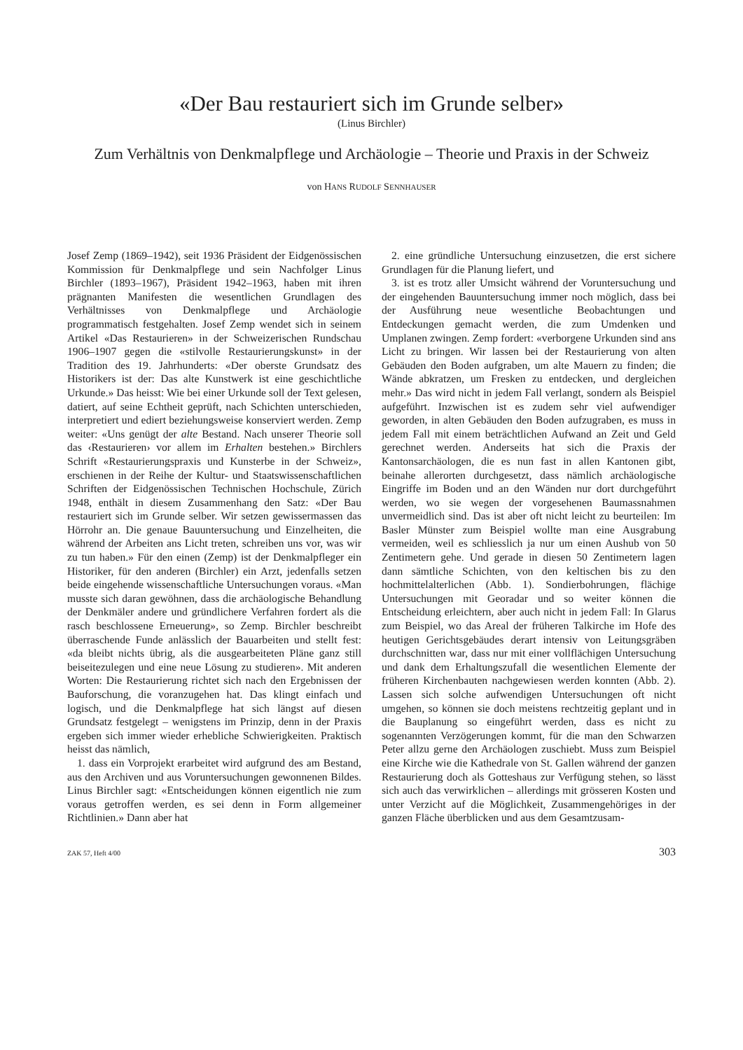«Der Bau restauriert sich im Grunde selber»
(Linus Birchler)
Zum Verhältnis von Denkmalpflege und Archäologie – Theorie und Praxis in der Schweiz
von HANS RUDOLF SENNHAUSER
Josef Zemp (1869–1942), seit 1936 Präsident der Eidgenössischen Kommission für Denkmalpflege und sein Nachfolger Linus Birchler (1893–1967), Präsident 1942–1963, haben mit ihren prägnanten Manifesten die wesentlichen Grundlagen des Verhältnisses von Denkmalpflege und Archäologie programmatisch festgehalten. Josef Zemp wendet sich in seinem Artikel «Das Restaurieren» in der Schweizerischen Rundschau 1906–1907 gegen die «stilvolle Restaurierungskunst» in der Tradition des 19. Jahrhunderts: «Der oberste Grundsatz des Historikers ist der: Das alte Kunstwerk ist eine geschichtliche Urkunde.» Das heisst: Wie bei einer Urkunde soll der Text gelesen, datiert, auf seine Echtheit geprüft, nach Schichten unterschieden, interpretiert und ediert beziehungsweise konserviert werden. Zemp weiter: «Uns genügt der alte Bestand. Nach unserer Theorie soll das ‹Restaurieren› vor allem im Erhalten bestehen.» Birchlers Schrift «Restaurierungspraxis und Kunsterbe in der Schweiz», erschienen in der Reihe der Kultur- und Staatswissenschaftlichen Schriften der Eidgenössischen Technischen Hochschule, Zürich 1948, enthält in diesem Zusammenhang den Satz: «Der Bau restauriert sich im Grunde selber. Wir setzen gewissermassen das Hörrohr an. Die genaue Bauuntersuchung und Einzelheiten, die während der Arbeiten ans Licht treten, schreiben uns vor, was wir zu tun haben.» Für den einen (Zemp) ist der Denkmalpfleger ein Historiker, für den anderen (Birchler) ein Arzt, jedenfalls setzen beide eingehende wissenschaftliche Untersuchungen voraus. «Man musste sich daran gewöhnen, dass die archäologische Behandlung der Denkmäler andere und gründlichere Verfahren fordert als die rasch beschlossene Erneuerung», so Zemp. Birchler beschreibt überraschende Funde anlässlich der Bauarbeiten und stellt fest: «da bleibt nichts übrig, als die ausgearbeiteten Pläne ganz still beiseitezulegen und eine neue Lösung zu studieren». Mit anderen Worten: Die Restaurierung richtet sich nach den Ergebnissen der Bauforschung, die voranzugehen hat. Das klingt einfach und logisch, und die Denkmalpflege hat sich längst auf diesen Grundsatz festgelegt – wenigstens im Prinzip, denn in der Praxis ergeben sich immer wieder erhebliche Schwierigkeiten. Praktisch heisst das nämlich,
1. dass ein Vorprojekt erarbeitet wird aufgrund des am Bestand, aus den Archiven und aus Voruntersuchungen gewonnenen Bildes. Linus Birchler sagt: «Entscheidungen können eigentlich nie zum voraus getroffen werden, es sei denn in Form allgemeiner Richtlinien.» Dann aber hat
2. eine gründliche Untersuchung einzusetzen, die erst sichere Grundlagen für die Planung liefert, und
3. ist es trotz aller Umsicht während der Voruntersuchung und der eingehenden Bauuntersuchung immer noch möglich, dass bei der Ausführung neue wesentliche Beobachtungen und Entdeckungen gemacht werden, die zum Umdenken und Umplanen zwingen. Zemp fordert: «verborgene Urkunden sind ans Licht zu bringen. Wir lassen bei der Restaurierung von alten Gebäuden den Boden aufgraben, um alte Mauern zu finden; die Wände abkratzen, um Fresken zu entdecken, und dergleichen mehr.» Das wird nicht in jedem Fall verlangt, sondern als Beispiel aufgeführt. Inzwischen ist es zudem sehr viel aufwendiger geworden, in alten Gebäuden den Boden aufzugraben, es muss in jedem Fall mit einem beträchtlichen Aufwand an Zeit und Geld gerechnet werden. Anderseits hat sich die Praxis der Kantonsarchäologen, die es nun fast in allen Kantonen gibt, beinahe allerorten durchgesetzt, dass nämlich archäologische Eingriffe im Boden und an den Wänden nur dort durchgeführt werden, wo sie wegen der vorgesehenen Baumassnahmen unvermeidlich sind. Das ist aber oft nicht leicht zu beurteilen: Im Basler Münster zum Beispiel wollte man eine Ausgrabung vermeiden, weil es schliesslich ja nur um einen Aushub von 50 Zentimetern gehe. Und gerade in diesen 50 Zentimetern lagen dann sämtliche Schichten, von den keltischen bis zu den hochmittelalterlichen (Abb. 1). Sondierbohrungen, flächige Untersuchungen mit Georadar und so weiter können die Entscheidung erleichtern, aber auch nicht in jedem Fall: In Glarus zum Beispiel, wo das Areal der früheren Talkirche im Hofe des heutigen Gerichtsgebäudes derart intensiv von Leitungsgräben durchschnitten war, dass nur mit einer vollflächigen Untersuchung und dank dem Erhaltungszufall die wesentlichen Elemente der früheren Kirchenbauten nachgewiesen werden konnten (Abb. 2). Lassen sich solche aufwendigen Untersuchungen oft nicht umgehen, so können sie doch meistens rechtzeitig geplant und in die Bauplanung so eingeführt werden, dass es nicht zu sogenannten Verzögerungen kommt, für die man den Schwarzen Peter allzu gerne den Archäologen zuschiebt. Muss zum Beispiel eine Kirche wie die Kathedrale von St. Gallen während der ganzen Restaurierung doch als Gotteshaus zur Verfügung stehen, so lässt sich auch das verwirklichen – allerdings mit grösseren Kosten und unter Verzicht auf die Möglichkeit, Zusammengehöriges in der ganzen Fläche überblicken und aus dem Gesamtzusam-
ZAK 57, Heft 4/00 303